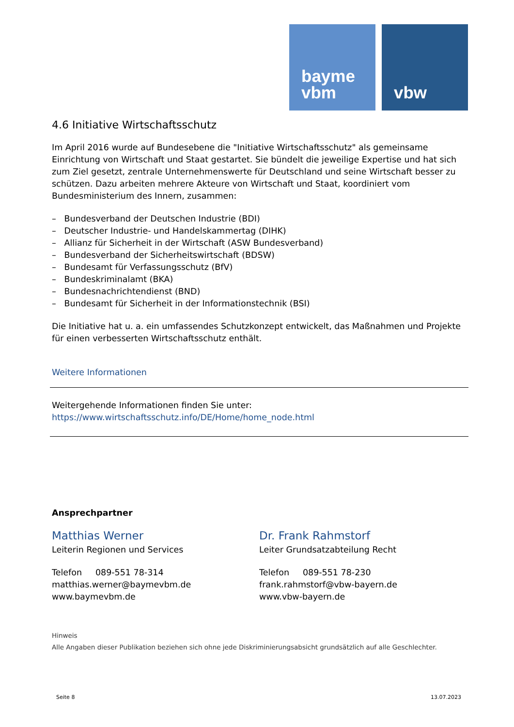bayme
vbm
vbw
4.6 Initiative Wirtschaftsschutz
Im April 2016 wurde auf Bundesebene die "Initiative Wirtschaftsschutz" als gemeinsame Einrichtung von Wirtschaft und Staat gestartet. Sie bündelt die jeweilige Expertise und hat sich zum Ziel gesetzt, zentrale Unternehmenswerte für Deutschland und seine Wirtschaft besser zu schützen. Dazu arbeiten mehrere Akteure von Wirtschaft und Staat, koordiniert vom Bundesministerium des Innern, zusammen:
– Bundesverband der Deutschen Industrie (BDI)
– Deutscher Industrie- und Handelskammertag (DIHK)
– Allianz für Sicherheit in der Wirtschaft (ASW Bundesverband)
– Bundesverband der Sicherheitswirtschaft (BDSW)
– Bundesamt für Verfassungsschutz (BfV)
– Bundeskriminalamt (BKA)
– Bundesnachrichtendienst (BND)
– Bundesamt für Sicherheit in der Informationstechnik (BSI)
Die Initiative hat u. a. ein umfassendes Schutzkonzept entwickelt, das Maßnahmen und Projekte für einen verbesserten Wirtschaftsschutz enthält.
Weitere Informationen
Weitergehende Informationen finden Sie unter:
https://www.wirtschaftsschutz.info/DE/Home/home_node.html
Ansprechpartner
Matthias Werner
Leiterin Regionen und Services
Telefon 089-551 78-314
matthias.werner@baymevbm.de
www.baymevbm.de
Dr. Frank Rahmstorf
Leiter Grundsatzabteilung Recht
Telefon 089-551 78-230
frank.rahmstorf@vbw-bayern.de
www.vbw-bayern.de
Hinweis
Alle Angaben dieser Publikation beziehen sich ohne jede Diskriminierungsabsicht grundsätzlich auf alle Geschlechter.
Seite 8 13.07.2023